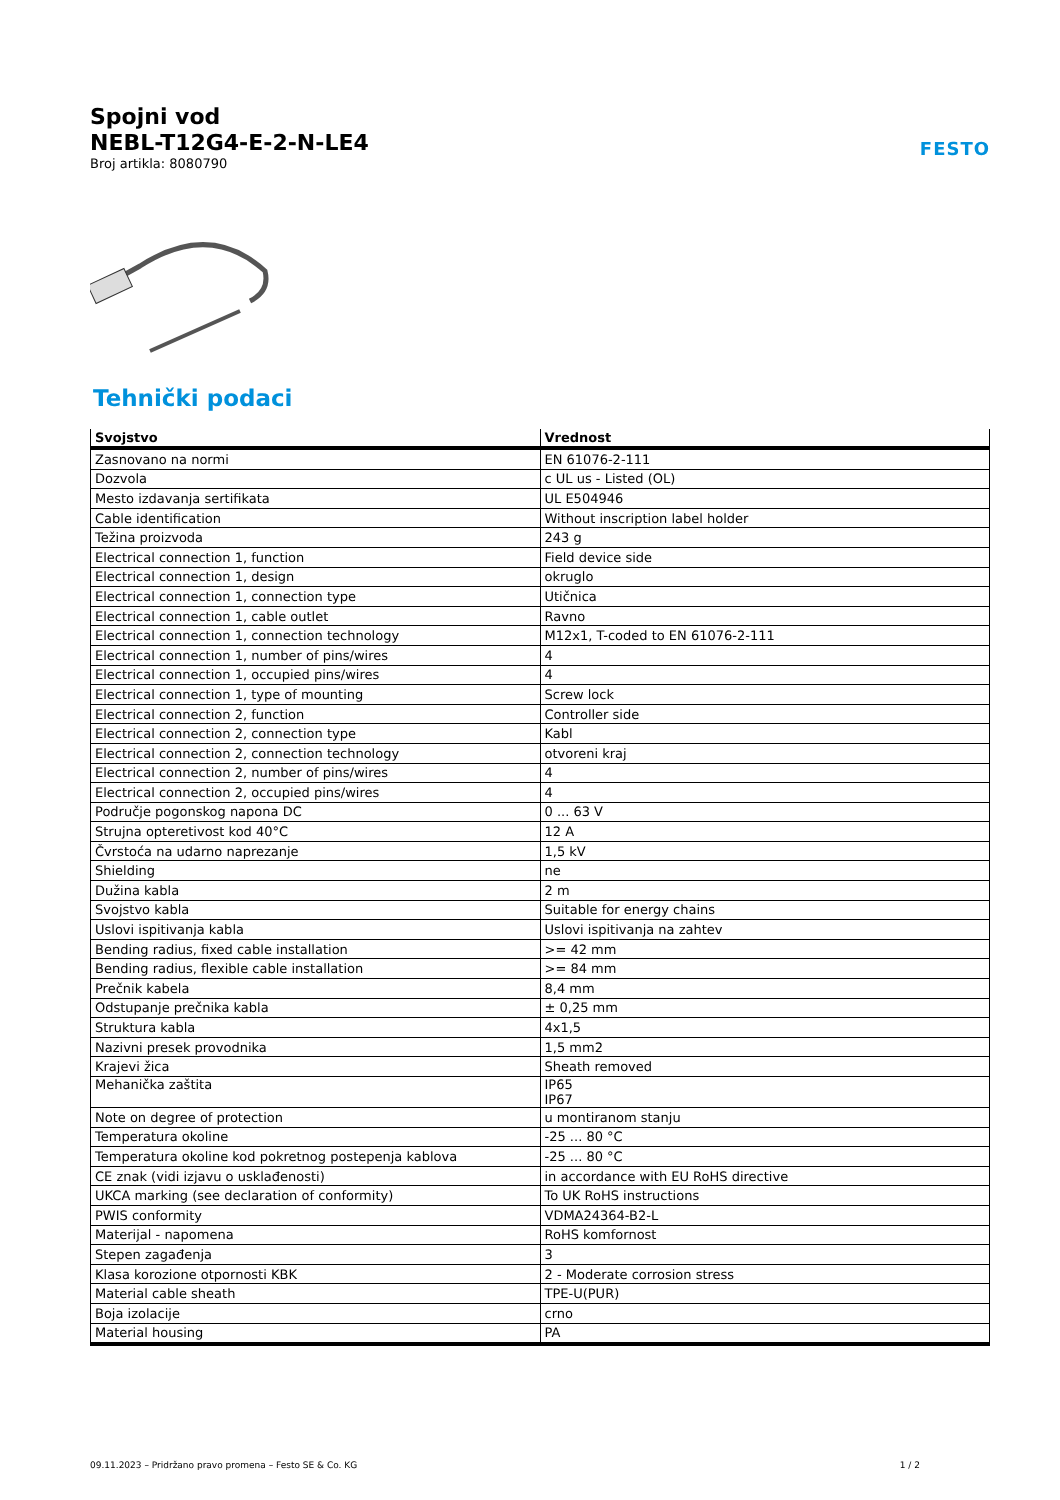Spojni vod
NEBL-T12G4-E-2-N-LE4
Broj artikla: 8080790
FESTO
Tehnički podaci
| Svojstvo | Vrednost |
| --- | --- |
| Zasnovano na normi | EN 61076-2-111 |
| Dozvola | c UL us - Listed (OL) |
| Mesto izdavanja sertifikata | UL E504946 |
| Cable identification | Without inscription label holder |
| Težina proizvoda | 243 g |
| Electrical connection 1, function | Field device side |
| Electrical connection 1, design | okruglo |
| Electrical connection 1, connection type | Utičnica |
| Electrical connection 1, cable outlet | Ravno |
| Electrical connection 1, connection technology | M12x1, T-coded to EN 61076-2-111 |
| Electrical connection 1, number of pins/wires | 4 |
| Electrical connection 1, occupied pins/wires | 4 |
| Electrical connection 1, type of mounting | Screw lock |
| Electrical connection 2, function | Controller side |
| Electrical connection 2, connection type | Kabl |
| Electrical connection 2, connection technology | otvoreni kraj |
| Electrical connection 2, number of pins/wires | 4 |
| Electrical connection 2, occupied pins/wires | 4 |
| Područje pogonskog napona DC | 0 ... 63 V |
| Strujna opteretivost kod 40°C | 12 A |
| Čvrstoća na udarno naprezanje | 1,5 kV |
| Shielding | ne |
| Dužina kabla | 2 m |
| Svojstvo kabla | Suitable for energy chains |
| Uslovi ispitivanja kabla | Uslovi ispitivanja na zahtev |
| Bending radius, fixed cable installation | >= 42 mm |
| Bending radius, flexible cable installation | >= 84 mm |
| Prečnik kabela | 8,4 mm |
| Odstupanje prečnika kabla | ± 0,25 mm |
| Struktura kabla | 4x1,5 |
| Nazivni presek provodnika | 1,5 mm2 |
| Krajevi žica | Sheath removed |
| Mehanička zaštita | IP65 IP67 |
| Note on degree of protection | u montiranom stanju |
| Temperatura okoline | -25 ... 80 °C |
| Temperatura okoline kod pokretnog postepenja kablova | -25 ... 80 °C |
| CE znak (vidi izjavu o usklađenosti) | in accordance with EU RoHS directive |
| UKCA marking (see declaration of conformity) | To UK RoHS instructions |
| PWIS conformity | VDMA24364-B2-L |
| Materijal - napomena | RoHS komfornost |
| Stepen zagađenja | 3 |
| Klasa korozione otpornosti KBK | 2 - Moderate corrosion stress |
| Material cable sheath | TPE-U(PUR) |
| Boja izolacije | crno |
| Material housing | PA |
09.11.2023 – Pridržano pravo promena – Festo SE & Co. KG 1 / 2